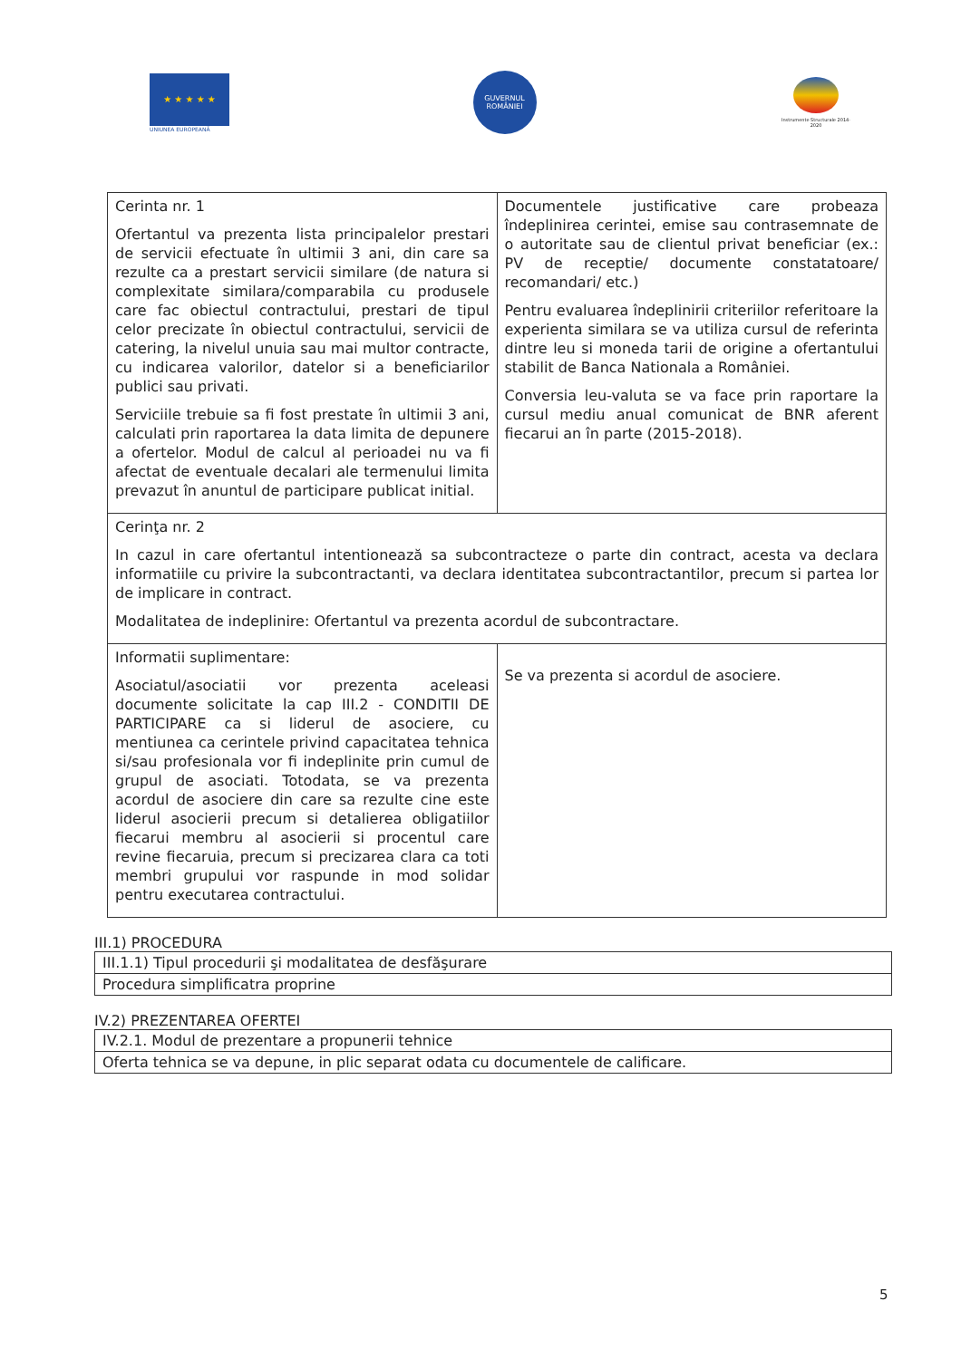★ ★ ★ ★ ★
UNIUNEA EUROPEANĂ
GUVERNUL ROMÂNIEI
Instrumente Structurale 2014-2020
| Cerinta nr. 1 Ofertantul va prezenta lista principalelor prestari de servicii efectuate în ultimii 3 ani, din care sa rezulte ca a prestart servicii similare (de natura si complexitate similara/comparabila cu produsele care fac obiectul contractului, prestari de tipul celor precizate în obiectul contractului, servicii de catering, la nivelul unuia sau mai multor contracte, cu indicarea valorilor, datelor si a beneficiarilor publici sau privati. Serviciile trebuie sa fi fost prestate în ultimii 3 ani, calculati prin raportarea la data limita de depunere a ofertelor. Modul de calcul al perioadei nu va fi afectat de eventuale decalari ale termenului limita prevazut în anuntul de participare publicat initial. | Documentele justificative care probeaza îndeplinirea cerintei, emise sau contrasemnate de o autoritate sau de clientul privat beneficiar (ex.: PV de receptie/ documente constatatoare/ recomandari/ etc.) Pentru evaluarea îndeplinirii criteriilor referitoare la experienta similara se va utiliza cursul de referinta dintre leu si moneda tarii de origine a ofertantului stabilit de Banca Nationala a României. Conversia leu-valuta se va face prin raportare la cursul mediu anual comunicat de BNR aferent fiecarui an în parte (2015-2018). |
| Cerinţa nr. 2 In cazul in care ofertantul intentionează sa subcontracteze o parte din contract, acesta va declara informatiile cu privire la subcontractanti, va declara identitatea subcontractantilor, precum si partea lor de implicare in contract. Modalitatea de indeplinire: Ofertantul va prezenta acordul de subcontractare. | |
| Informatii suplimentare: Asociatul/asociatii vor prezenta aceleasi documente solicitate la cap III.2 - CONDITII DE PARTICIPARE ca si liderul de asociere, cu mentiunea ca cerintele privind capacitatea tehnica si/sau profesionala vor fi indeplinite prin cumul de grupul de asociati. Totodata, se va prezenta acordul de asociere din care sa rezulte cine este liderul asocierii precum si detalierea obligatiilor fiecarui membru al asocierii si procentul care revine fiecaruia, precum si precizarea clara ca toti membri grupului vor raspunde in mod solidar pentru executarea contractului. | Se va prezenta si acordul de asociere. |
III.1) PROCEDURA
| III.1.1) Tipul procedurii şi modalitatea de desfăşurare |
| Procedura simplificatra proprine |
IV.2) PREZENTAREA OFERTEI
| IV.2.1. Modul de prezentare a propunerii tehnice |
| Oferta tehnica se va depune, in plic separat odata cu documentele de calificare. |
5